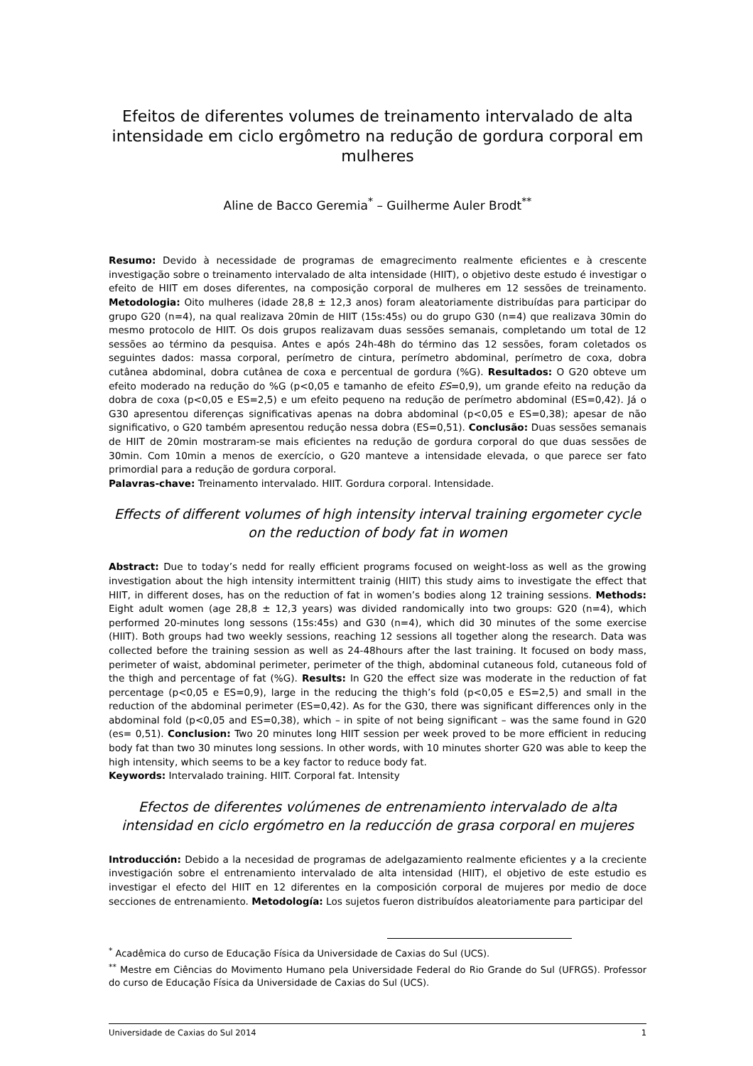Efeitos de diferentes volumes de treinamento intervalado de alta intensidade em ciclo ergômetro na redução de gordura corporal em mulheres
Aline de Bacco Geremia<sup>*</sup> – Guilherme Auler Brodt<sup>**</sup>
Resumo: Devido à necessidade de programas de emagrecimento realmente eficientes e à crescente investigação sobre o treinamento intervalado de alta intensidade (HIIT), o objetivo deste estudo é investigar o efeito de HIIT em doses diferentes, na composição corporal de mulheres em 12 sessões de treinamento. Metodologia: Oito mulheres (idade 28,8 ± 12,3 anos) foram aleatoriamente distribuídas para participar do grupo G20 (n=4), na qual realizava 20min de HIIT (15s:45s) ou do grupo G30 (n=4) que realizava 30min do mesmo protocolo de HIIT. Os dois grupos realizavam duas sessões semanais, completando um total de 12 sessões ao término da pesquisa. Antes e após 24h-48h do término das 12 sessões, foram coletados os seguintes dados: massa corporal, perímetro de cintura, perímetro abdominal, perímetro de coxa, dobra cutânea abdominal, dobra cutânea de coxa e percentual de gordura (%G). Resultados: O G20 obteve um efeito moderado na redução do %G (p<0,05 e tamanho de efeito ES=0,9), um grande efeito na redução da dobra de coxa (p<0,05 e ES=2,5) e um efeito pequeno na redução de perímetro abdominal (ES=0,42). Já o G30 apresentou diferenças significativas apenas na dobra abdominal (p<0,05 e ES=0,38); apesar de não significativo, o G20 também apresentou redução nessa dobra (ES=0,51). Conclusão: Duas sessões semanais de HIIT de 20min mostraram-se mais eficientes na redução de gordura corporal do que duas sessões de 30min. Com 10min a menos de exercício, o G20 manteve a intensidade elevada, o que parece ser fato primordial para a redução de gordura corporal.
Palavras-chave: Treinamento intervalado. HIIT. Gordura corporal. Intensidade.
Effects of different volumes of high intensity interval training ergometer cycle on the reduction of body fat in women
Abstract: Due to today’s nedd for really efficient programs focused on weight-loss as well as the growing investigation about the high intensity intermittent trainig (HIIT) this study aims to investigate the effect that HIIT, in different doses, has on the reduction of fat in women’s bodies along 12 training sessions. Methods: Eight adult women (age 28,8 ± 12,3 years) was divided randomically into two groups: G20 (n=4), which performed 20-minutes long sessons (15s:45s) and G30 (n=4), which did 30 minutes of the some exercise (HIIT). Both groups had two weekly sessions, reaching 12 sessions all together along the research. Data was collected before the training session as well as 24-48hours after the last training. It focused on body mass, perimeter of waist, abdominal perimeter, perimeter of the thigh, abdominal cutaneous fold, cutaneous fold of the thigh and percentage of fat (%G). Results: In G20 the effect size was moderate in the reduction of fat percentage (p<0,05 e ES=0,9), large in the reducing the thigh’s fold (p<0,05 e ES=2,5) and small in the reduction of the abdominal perimeter (ES=0,42). As for the G30, there was significant differences only in the abdominal fold (p<0,05 and ES=0,38), which – in spite of not being significant – was the same found in G20 (es= 0,51). Conclusion: Two 20 minutes long HIIT session per week proved to be more efficient in reducing body fat than two 30 minutes long sessions. In other words, with 10 minutes shorter G20 was able to keep the high intensity, which seems to be a key factor to reduce body fat.
Keywords: Intervalado training. HIIT. Corporal fat. Intensity
Efectos de diferentes volúmenes de entrenamiento intervalado de alta intensidad en ciclo ergómetro en la reducción de grasa corporal en mujeres
Introducción: Debido a la necesidad de programas de adelgazamiento realmente eficientes y a la creciente investigación sobre el entrenamiento intervalado de alta intensidad (HIIT), el objetivo de este estudio es investigar el efecto del HIIT en 12 diferentes en la composición corporal de mujeres por medio de doce secciones de entrenamiento. Metodología: Los sujetos fueron distribuídos aleatoriamente para participar del
<sup>*</sup> Acadêmica do curso de Educação Física da Universidade de Caxias do Sul (UCS).
<sup>**</sup> Mestre em Ciências do Movimento Humano pela Universidade Federal do Rio Grande do Sul (UFRGS). Professor do curso de Educação Física da Universidade de Caxias do Sul (UCS).
Universidade de Caxias do Sul 2014 1